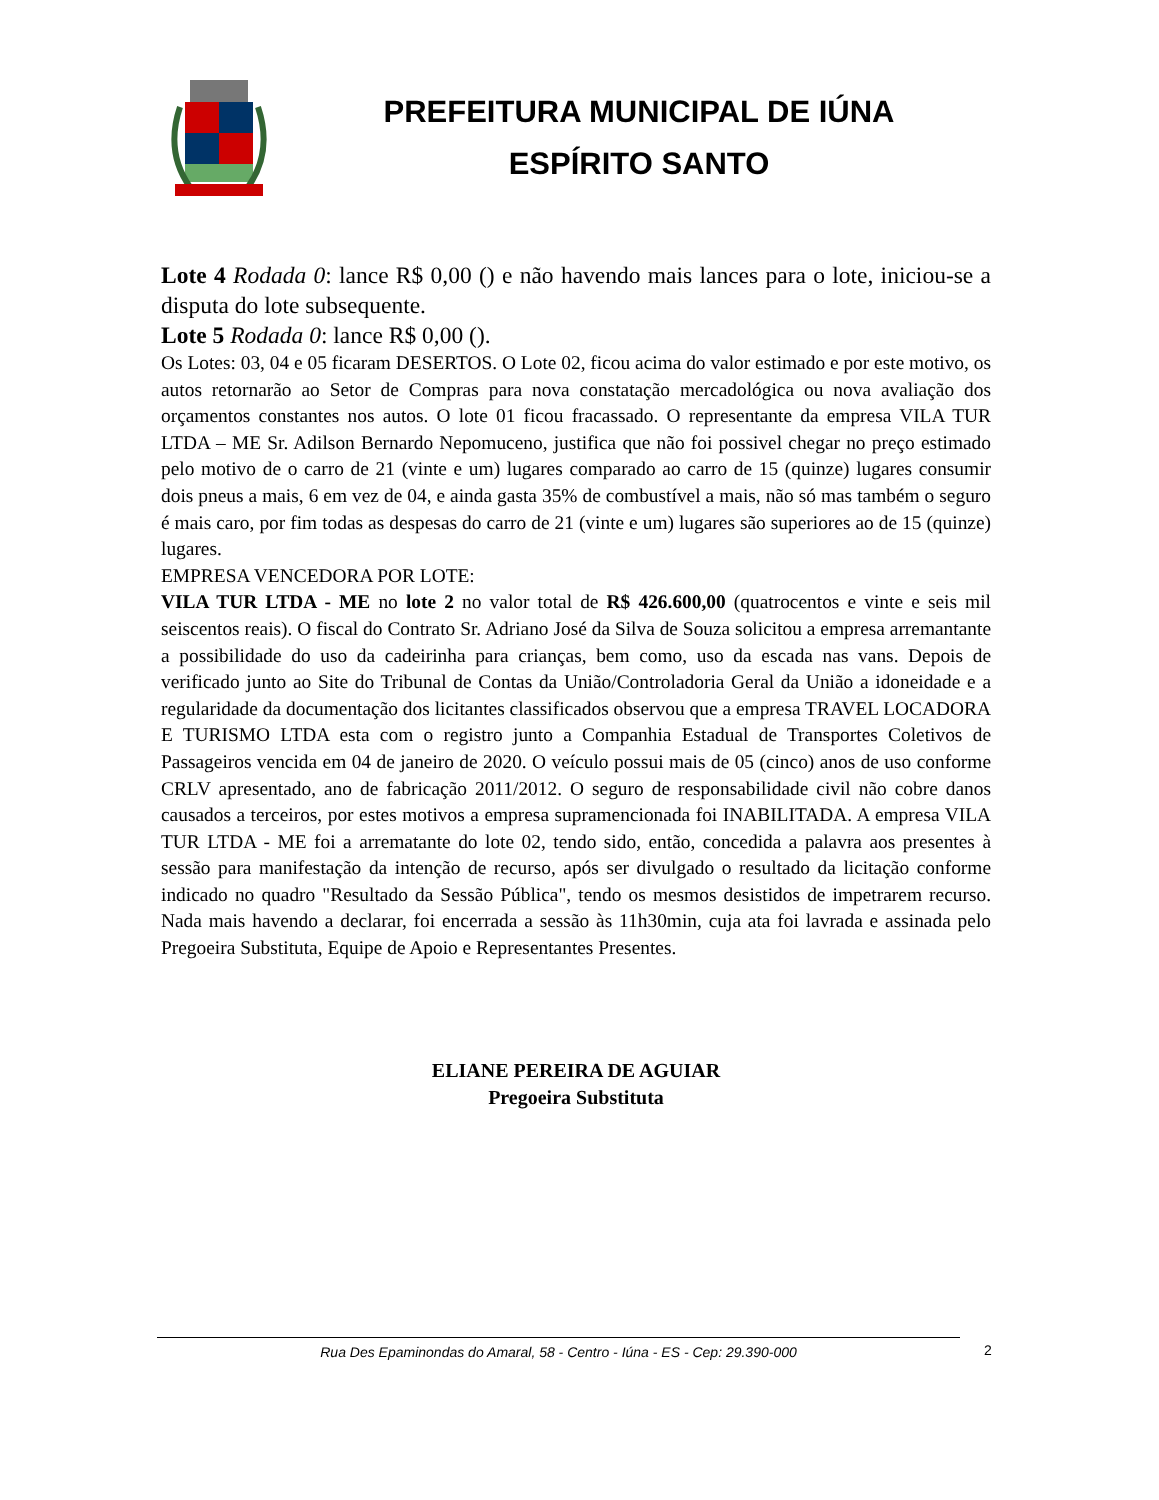PREFEITURA MUNICIPAL DE IÚNA
ESPÍRITO SANTO
Lote 4 Rodada 0: lance R$ 0,00 () e não havendo mais lances para o lote, iniciou-se a disputa do lote subsequente.
Lote 5 Rodada 0: lance R$ 0,00 ().
Os Lotes: 03, 04 e 05 ficaram DESERTOS. O Lote 02, ficou acima do valor estimado e por este motivo, os autos retornarão ao Setor de Compras para nova constatação mercadológica ou nova avaliação dos orçamentos constantes nos autos. O lote 01 ficou fracassado. O representante da empresa VILA TUR LTDA – ME Sr. Adilson Bernardo Nepomuceno, justifica que não foi possivel chegar no preço estimado pelo motivo de o carro de 21 (vinte e um) lugares comparado ao carro de 15 (quinze) lugares consumir dois pneus a mais, 6 em vez de 04, e ainda gasta 35% de combustível a mais, não só mas também o seguro é mais caro, por fim todas as despesas do carro de 21 (vinte e um) lugares são superiores ao de 15 (quinze) lugares.
EMPRESA VENCEDORA POR LOTE:
VILA TUR LTDA - ME no lote 2 no valor total de R$ 426.600,00 (quatrocentos e vinte e seis mil seiscentos reais). O fiscal do Contrato Sr. Adriano José da Silva de Souza solicitou a empresa arremantante a possibilidade do uso da cadeirinha para crianças, bem como, uso da escada nas vans. Depois de verificado junto ao Site do Tribunal de Contas da União/Controladoria Geral da União a idoneidade e a regularidade da documentação dos licitantes classificados observou que a empresa TRAVEL LOCADORA E TURISMO LTDA esta com o registro junto a Companhia Estadual de Transportes Coletivos de Passageiros vencida em 04 de janeiro de 2020. O veículo possui mais de 05 (cinco) anos de uso conforme CRLV apresentado, ano de fabricação 2011/2012. O seguro de responsabilidade civil não cobre danos causados a terceiros, por estes motivos a empresa supramencionada foi INABILITADA. A empresa VILA TUR LTDA - ME foi a arrematante do lote 02, tendo sido, então, concedida a palavra aos presentes à sessão para manifestação da intenção de recurso, após ser divulgado o resultado da licitação conforme indicado no quadro "Resultado da Sessão Pública", tendo os mesmos desistidos de impetrarem recurso. Nada mais havendo a declarar, foi encerrada a sessão às 11h30min, cuja ata foi lavrada e assinada pelo Pregoeira Substituta, Equipe de Apoio e Representantes Presentes.
ELIANE PEREIRA DE AGUIAR
Pregoeira Substituta
Rua Des Epaminondas do Amaral, 58 - Centro - Iúna - ES - Cep: 29.390-000 2